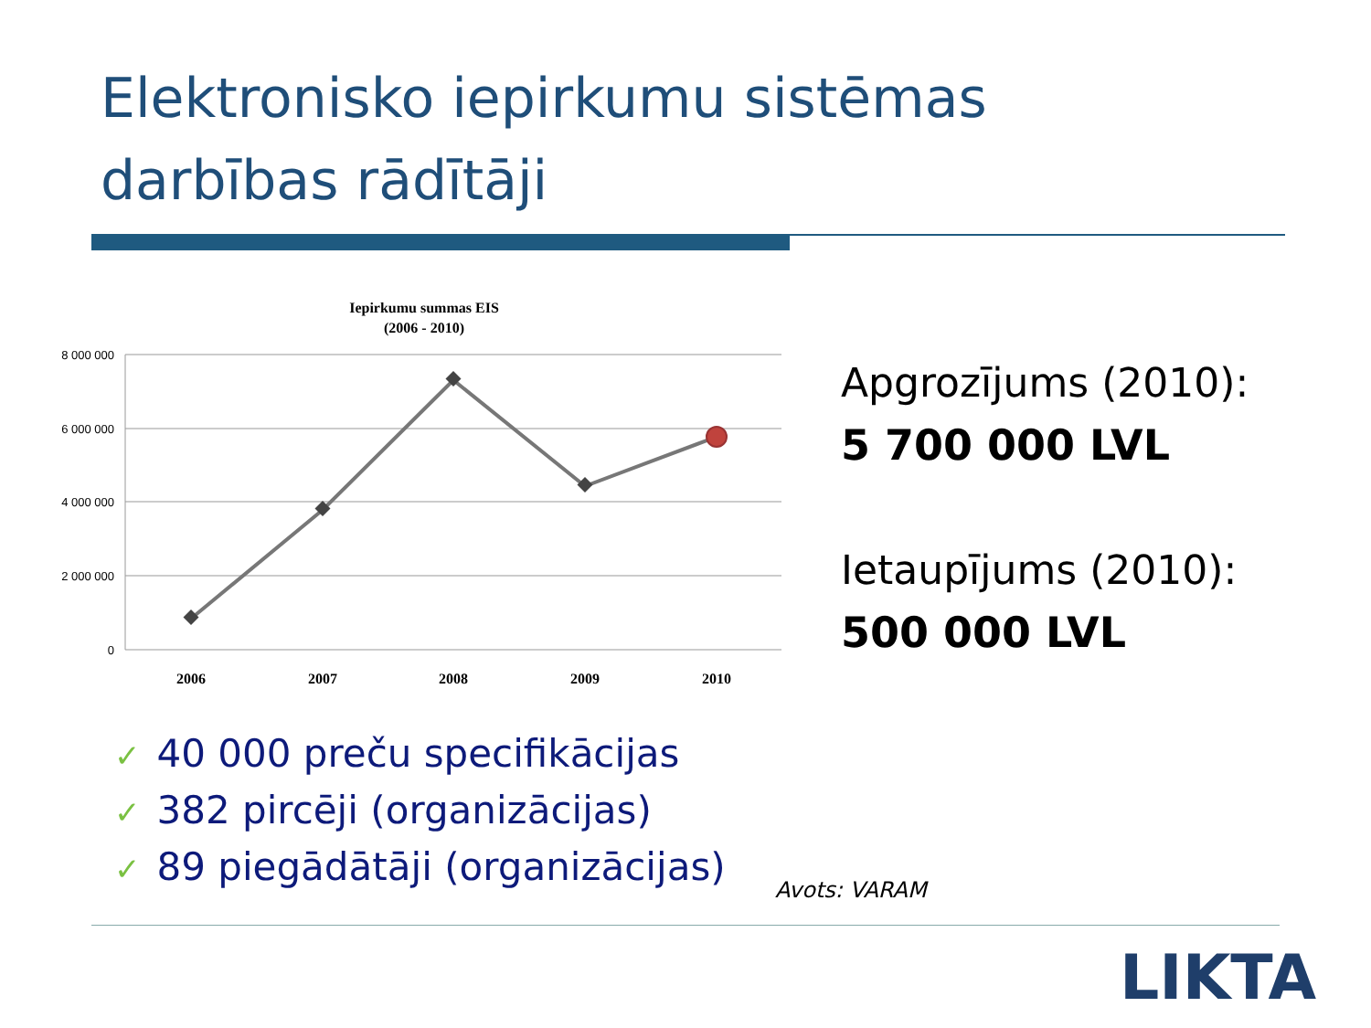Elektronisko iepirkumu sistēmas
darbības rādītāji
Iepirkumu summas EIS
(2006 - 2010)
8 000 000
6 000 000
4 000 000
2 000 000
0
2006
2007
2008
2009
2010
Apgrozījums (2010):
5 700 000 LVL
Ietaupījums (2010):
500 000 LVL
✓ 40 000 preču specifikācijas
✓ 382 pircēji (organizācijas)
✓ 89 piegādātāji (organizācijas)
Avots: VARAM
LIKTA